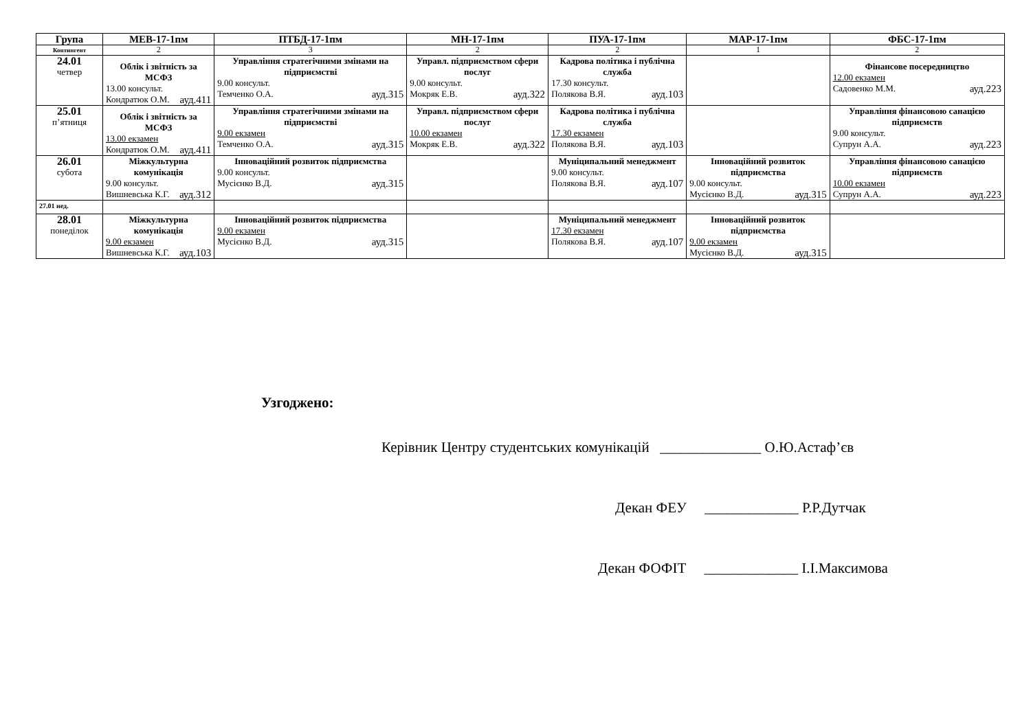| Група | МЕВ-17-1пм | ПТБД-17-1пм | МН-17-1пм | ПУА-17-1пм | МАР-17-1пм | ФБС-17-1пм |
| --- | --- | --- | --- | --- | --- | --- |
| Контингент | 2 | 3 | 2 | 2 | 1 | 2 |
| 24.01 четвер | Облік і звітність за МСФЗ 13.00 консульт. Кондратюк О.М. ауд.411 | Управління стратегічними змінами на підприємстві 9.00 консульт. Темченко О.А. ауд.315 | Управл. підприємством сфери послуг 9.00 консульт. Мокряк Е.В. ауд.322 | Кадрова політика і публічна служба 17.30 консульт. Полякова В.Я. ауд.103 | | Фінансове посередництво 12.00 екзамен Садовенко М.М. ауд.223 |
| 25.01 п’ятниця | Облік і звітність за МСФЗ 13.00 екзамен Кондратюк О.М. ауд.411 | Управління стратегічними змінами на підприємстві 9.00 екзамен Темченко О.А. ауд.315 | Управл. підприємством сфери послуг 10.00 екзамен Мокряк Е.В. ауд.322 | Кадрова політика і публічна служба 17.30 екзамен Полякова В.Я. ауд.103 | | Управління фінансовою санацією підприємств 9.00 консульт. Супрун А.А. ауд.223 |
| 26.01 субота | Міжкультурна комунікація 9.00 консульт. Вишневська К.Г. ауд.312 | Інноваційний розвиток підприємства 9.00 консульт. Мусієнко В.Д. ауд.315 | | Муніципальний менеджмент 9.00 консульт. Полякова В.Я. ауд.107 | Інноваційний розвиток підприємства 9.00 консульт. Мусієнко В.Д. ауд.315 | Управління фінансовою санацією підприємств 10.00 екзамен Супрун А.А. ауд.223 |
| 27.01 нед. | | | | | | |
| 28.01 понеділок | Міжкультурна комунікація 9.00 екзамен Вишневська К.Г. ауд.103 | Інноваційний розвиток підприємства 9.00 екзамен Мусієнко В.Д. ауд.315 | | Муніципальний менеджмент 17.30 екзамен Полякова В.Я. ауд.107 | Інноваційний розвиток підприємства 9.00 екзамен Мусієнко В.Д. ауд.315 | |
Узгоджено:
Керівник Центру студентських комунікацій ______________ О.Ю.Астаф’єв
Декан ФЕУ _____________ Р.Р.Дутчак
Декан ФОФІТ _____________ І.І.Максимова